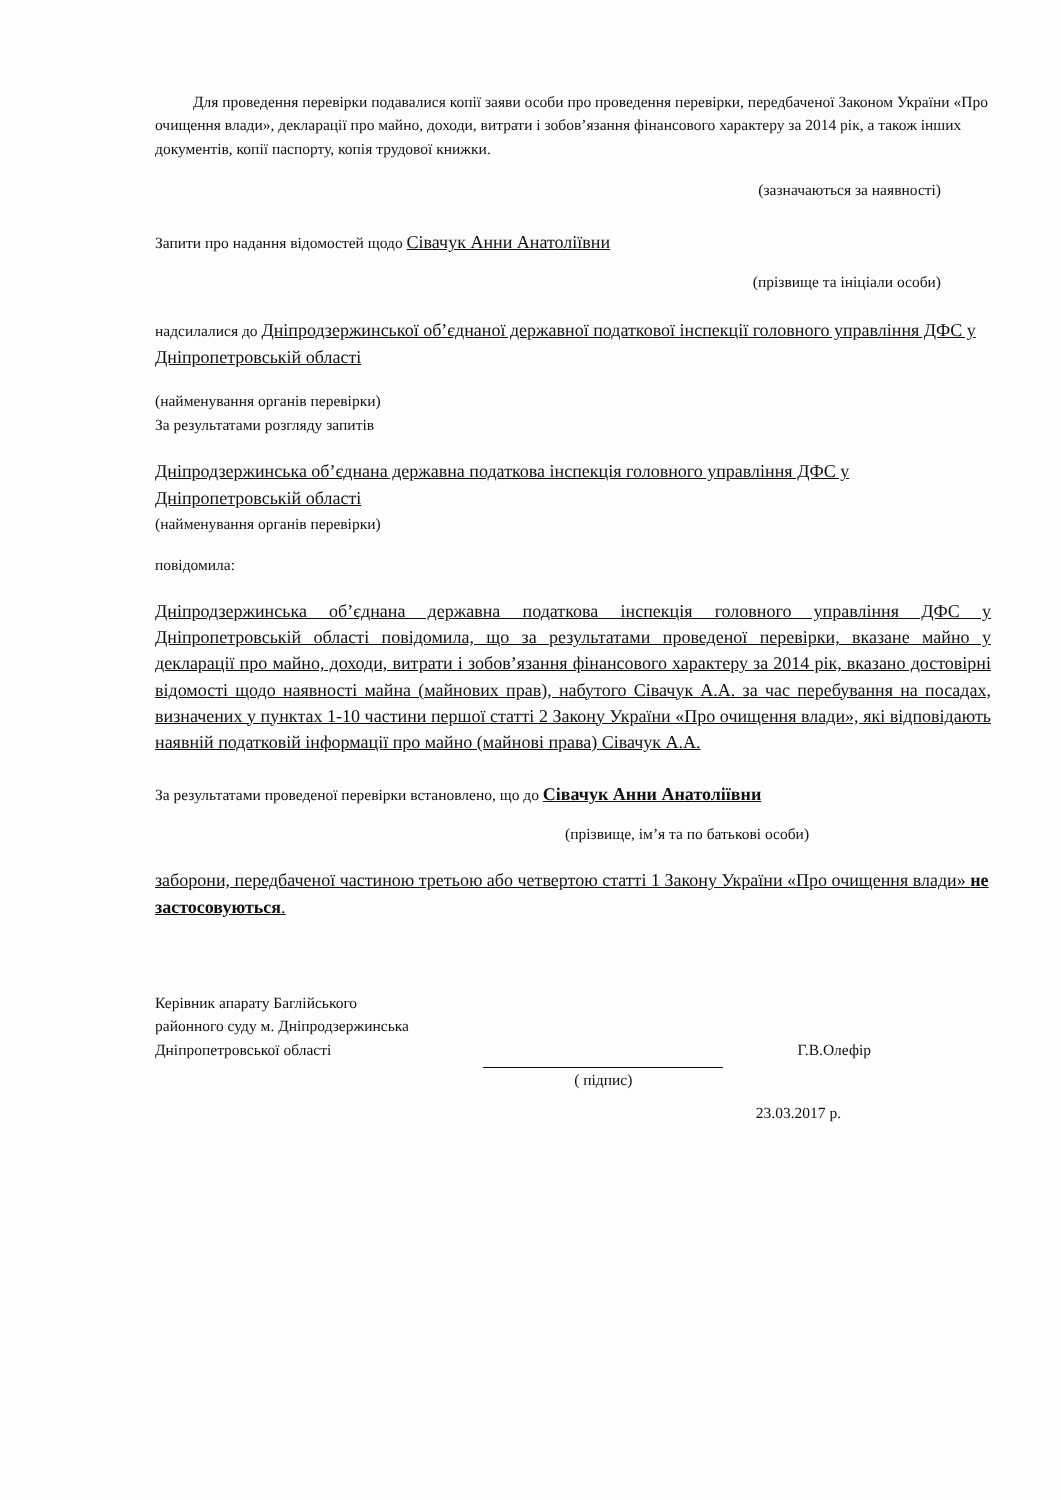Для проведення перевірки подавалися копії заяви особи про проведення перевірки, передбаченої Законом України «Про очищення влади», декларації про майно, доходи, витрати і зобов’язання фінансового характеру за 2014 рік, а також інших документів, копії паспорту, копія трудової книжки.
(зазначаються за наявності)
Запити про надання відомостей щодо Сівачук Анни Анатоліївни
(прізвище та ініціали особи)
надсилалися до Дніпродзержинської об’єднаної державної податкової інспекції головного управління ДФС у Дніпропетровській області
(найменування органів перевірки)
За результатами розгляду запитів
Дніпродзержинська об’єднана державна податкова інспекція головного управління ДФС у Дніпропетровській області
(найменування органів перевірки)
повідомила:
Дніпродзержинська об’єднана державна податкова інспекція головного управління ДФС у Дніпропетровській області повідомила, що за результатами проведеної перевірки, вказане майно у декларації про майно, доходи, витрати і зобов’язання фінансового характеру за 2014 рік, вказано достовірні відомості щодо наявності майна (майнових прав), набутого Сівачук А.А. за час перебування на посадах, визначених у пунктах 1-10 частини першої статті 2 Закону України «Про очищення влади», які відповідають наявній податковій інформації про майно (майнові права) Сівачук А.А.
За результатами проведеної перевірки встановлено, що до Сівачук Анни Анатоліївни
(прізвище, ім’я та по батькові особи)
заборони, передбаченої частиною третьою або четвертою статті 1 Закону України «Про очищення влади» не застосовуються.
Керівник апарату Баглійського
районного суду м. Дніпродзержинська
Дніпропетровської області
( підпис) Г.В.Олефір
23.03.2017 р.